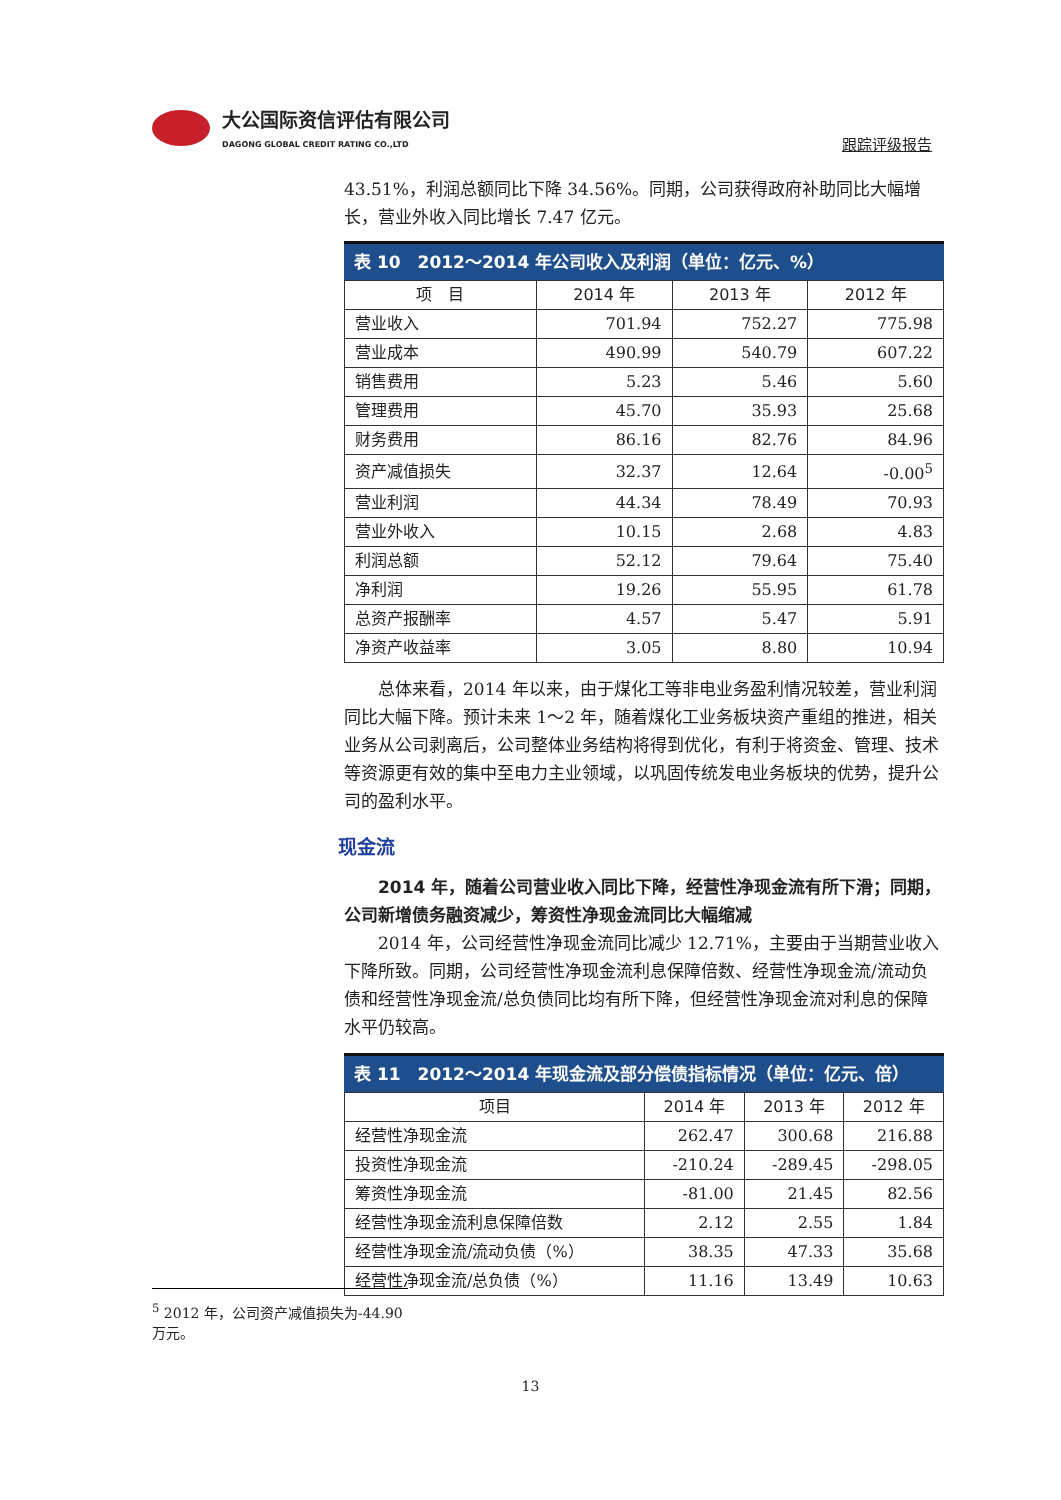大公国际资信评估有限公司
DAGONG GLOBAL CREDIT RATING CO.,LTD
跟踪评级报告
43.51%，利润总额同比下降 34.56%。同期，公司获得政府补助同比大幅增长，营业外收入同比增长 7.47 亿元。
表 10　2012～2014 年公司收入及利润（单位：亿元、%）
| 项 目 | 2014 年 | 2013 年 | 2012 年 |
| --- | --- | --- | --- |
| 营业收入 | 701.94 | 752.27 | 775.98 |
| 营业成本 | 490.99 | 540.79 | 607.22 |
| 销售费用 | 5.23 | 5.46 | 5.60 |
| 管理费用 | 45.70 | 35.93 | 25.68 |
| 财务费用 | 86.16 | 82.76 | 84.96 |
| 资产减值损失 | 32.37 | 12.64 | -0.00<sup>5</sup> |
| 营业利润 | 44.34 | 78.49 | 70.93 |
| 营业外收入 | 10.15 | 2.68 | 4.83 |
| 利润总额 | 52.12 | 79.64 | 75.40 |
| 净利润 | 19.26 | 55.95 | 61.78 |
| 总资产报酬率 | 4.57 | 5.47 | 5.91 |
| 净资产收益率 | 3.05 | 8.80 | 10.94 |
总体来看，2014 年以来，由于煤化工等非电业务盈利情况较差，营业利润同比大幅下降。预计未来 1～2 年，随着煤化工业务板块资产重组的推进，相关业务从公司剥离后，公司整体业务结构将得到优化，有利于将资金、管理、技术等资源更有效的集中至电力主业领域，以巩固传统发电业务板块的优势，提升公司的盈利水平。
现金流
2014 年，随着公司营业收入同比下降，经营性净现金流有所下滑；同期，公司新增债务融资减少，筹资性净现金流同比大幅缩减
2014 年，公司经营性净现金流同比减少 12.71%，主要由于当期营业收入下降所致。同期，公司经营性净现金流利息保障倍数、经营性净现金流/流动负债和经营性净现金流/总负债同比均有所下降，但经营性净现金流对利息的保障水平仍较高。
表 11　2012～2014 年现金流及部分偿债指标情况（单位：亿元、倍）
| 项目 | 2014 年 | 2013 年 | 2012 年 |
| --- | --- | --- | --- |
| 经营性净现金流 | 262.47 | 300.68 | 216.88 |
| 投资性净现金流 | -210.24 | -289.45 | -298.05 |
| 筹资性净现金流 | -81.00 | 21.45 | 82.56 |
| 经营性净现金流利息保障倍数 | 2.12 | 2.55 | 1.84 |
| 经营性净现金流/流动负债（%） | 38.35 | 47.33 | 35.68 |
| 经营性净现金流/总负债（%） | 11.16 | 13.49 | 10.63 |
<sup>5</sup> 2012 年，公司资产减值损失为-44.90 万元。
13